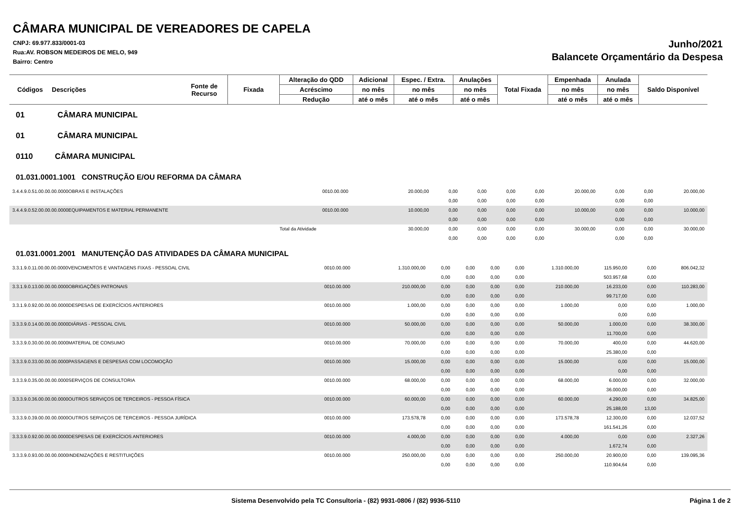CÂMARA MUNICIPAL DE VEREADORES DE CAPELA
CNPJ: 69.977.833/0001-03
Rua:AV. ROBSON MEDEIROS DE MELO, 949
Bairro: Centro
Junho/2021
Balancete Orçamentário da Despesa
| Códigos | Descrições | Fonte de Recurso | Fixada | Alteração do QDD | Adicional | Espec. / Extra. | Anulações | Total Fixada | Empenhada | Anulada | Saldo Disponível |
| --- | --- | --- | --- | --- | --- | --- | --- | --- | --- | --- | --- |
| | | | | Acréscimo | no mês | no mês | no mês | | no mês | no mês | |
| | | | | Redução | até o mês | até o mês | até o mês | | até o mês | até o mês | |
01 CÂMARA MUNICIPAL
01 CÂMARA MUNICIPAL
0110 CÂMARA MUNICIPAL
01.031.0001.1001 CONSTRUÇÃO E/OU REFORMA DA CÂMARA
| 3.4.4.9.0.51.00.00.00.0000OBRAS E INSTALAÇÕES | 0010.00.000 | 20.000,00 | 0,00 | 0,00 | 0,00 | 0,00 | 20.000,00 | 0,00 | 0,00 | 20.000,00 |
| | | | 0,00 | 0,00 | 0,00 | 0,00 | | 0,00 | 0,00 | |
| 3.4.4.9.0.52.00.00.00.0000EQUIPAMENTOS E MATERIAL PERMANENTE | 0010.00.000 | 10.000,00 | 0,00 | 0,00 | 0,00 | 0,00 | 10.000,00 | 0,00 | 0,00 | 10.000,00 |
| | | | 0,00 | 0,00 | 0,00 | 0,00 | | 0,00 | 0,00 | |
| Total da Atividade | | 30.000,00 | 0,00 | 0,00 | 0,00 | 0,00 | 30.000,00 | 0,00 | 0,00 | 30.000,00 |
| | | | 0,00 | 0,00 | 0,00 | 0,00 | | 0,00 | 0,00 | |
01.031.0001.2001 MANUTENÇÃO DAS ATIVIDADES DA CÂMARA MUNICIPAL
| 3.3.1.9.0.11.00.00.00.0000VENCIMENTOS E VANTAGENS FIXAS - PESSOAL CIVIL | 0010.00.000 | 1.310.000,00 | 0,00 | 0,00 | 0,00 | 0,00 | 1.310.000,00 | 115.950,00 | 0,00 | 806.042,32 |
| | | | 0,00 | 0,00 | 0,00 | 0,00 | | 503.957,68 | 0,00 | |
| 3.3.1.9.0.13.00.00.00.0000OBRIGAÇÕES PATRONAIS | 0010.00.000 | 210.000,00 | 0,00 | 0,00 | 0,00 | 0,00 | 210.000,00 | 16.233,00 | 0,00 | 110.283,00 |
| | | | 0,00 | 0,00 | 0,00 | 0,00 | | 99.717,00 | 0,00 | |
| 3.3.1.9.0.92.00.00.00.0000DESPESAS DE EXERCÍCIOS ANTERIORES | 0010.00.000 | 1.000,00 | 0,00 | 0,00 | 0,00 | 0,00 | 1.000,00 | 0,00 | 0,00 | 1.000,00 |
| | | | 0,00 | 0,00 | 0,00 | 0,00 | | 0,00 | 0,00 | |
| 3.3.3.9.0.14.00.00.00.0000DIÁRIAS - PESSOAL CIVIL | 0010.00.000 | 50.000,00 | 0,00 | 0,00 | 0,00 | 0,00 | 50.000,00 | 1.000,00 | 0,00 | 38.300,00 |
| | | | 0,00 | 0,00 | 0,00 | 0,00 | | 11.700,00 | 0,00 | |
| 3.3.3.9.0.30.00.00.00.0000MATERIAL DE CONSUMO | 0010.00.000 | 70.000,00 | 0,00 | 0,00 | 0,00 | 0,00 | 70.000,00 | 400,00 | 0,00 | 44.620,00 |
| | | | 0,00 | 0,00 | 0,00 | 0,00 | | 25.380,00 | 0,00 | |
| 3.3.3.9.0.33.00.00.00.0000PASSAGENS E DESPESAS COM LOCOMOÇÃO | 0010.00.000 | 15.000,00 | 0,00 | 0,00 | 0,00 | 0,00 | 15.000,00 | 0,00 | 0,00 | 15.000,00 |
| | | | 0,00 | 0,00 | 0,00 | 0,00 | | 0,00 | 0,00 | |
| 3.3.3.9.0.35.00.00.00.0000SERVIÇOS DE CONSULTORIA | 0010.00.000 | 68.000,00 | 0,00 | 0,00 | 0,00 | 0,00 | 68.000,00 | 6.000,00 | 0,00 | 32.000,00 |
| | | | 0,00 | 0,00 | 0,00 | 0,00 | | 36.000,00 | 0,00 | |
| 3.3.3.9.0.36.00.00.00.0000OUTROS SERVIÇOS DE TERCEIROS - PESSOA FÍSICA | 0010.00.000 | 60.000,00 | 0,00 | 0,00 | 0,00 | 0,00 | 60.000,00 | 4.290,00 | 0,00 | 34.825,00 |
| | | | 0,00 | 0,00 | 0,00 | 0,00 | | 25.188,00 | 13,00 | |
| 3.3.3.9.0.39.00.00.00.0000OUTROS SERVIÇOS DE TERCEIROS - PESSOA JURÍDICA | 0010.00.000 | 173.578,78 | 0,00 | 0,00 | 0,00 | 0,00 | 173.578,78 | 12.300,00 | 0,00 | 12.037,52 |
| | | | 0,00 | 0,00 | 0,00 | 0,00 | | 161.541,26 | 0,00 | |
| 3.3.3.9.0.92.00.00.00.0000DESPESAS DE EXERCÍCIOS ANTERIORES | 0010.00.000 | 4.000,00 | 0,00 | 0,00 | 0,00 | 0,00 | 4.000,00 | 0,00 | 0,00 | 2.327,26 |
| | | | 0,00 | 0,00 | 0,00 | 0,00 | | 1.672,74 | 0,00 | |
| 3.3.3.9.0.93.00.00.00.0000INDENIZAÇÕES E RESTITUIÇÕES | 0010.00.000 | 250.000,00 | 0,00 | 0,00 | 0,00 | 0,00 | 250.000,00 | 20.900,00 | 0,00 | 139.095,36 |
| | | | 0,00 | 0,00 | 0,00 | 0,00 | | 110.904,64 | 0,00 | |
Sistema Desenvolvido pela TC Consultoria - (82) 9931-0806 / (82) 9936-5110 Página 1 de 2